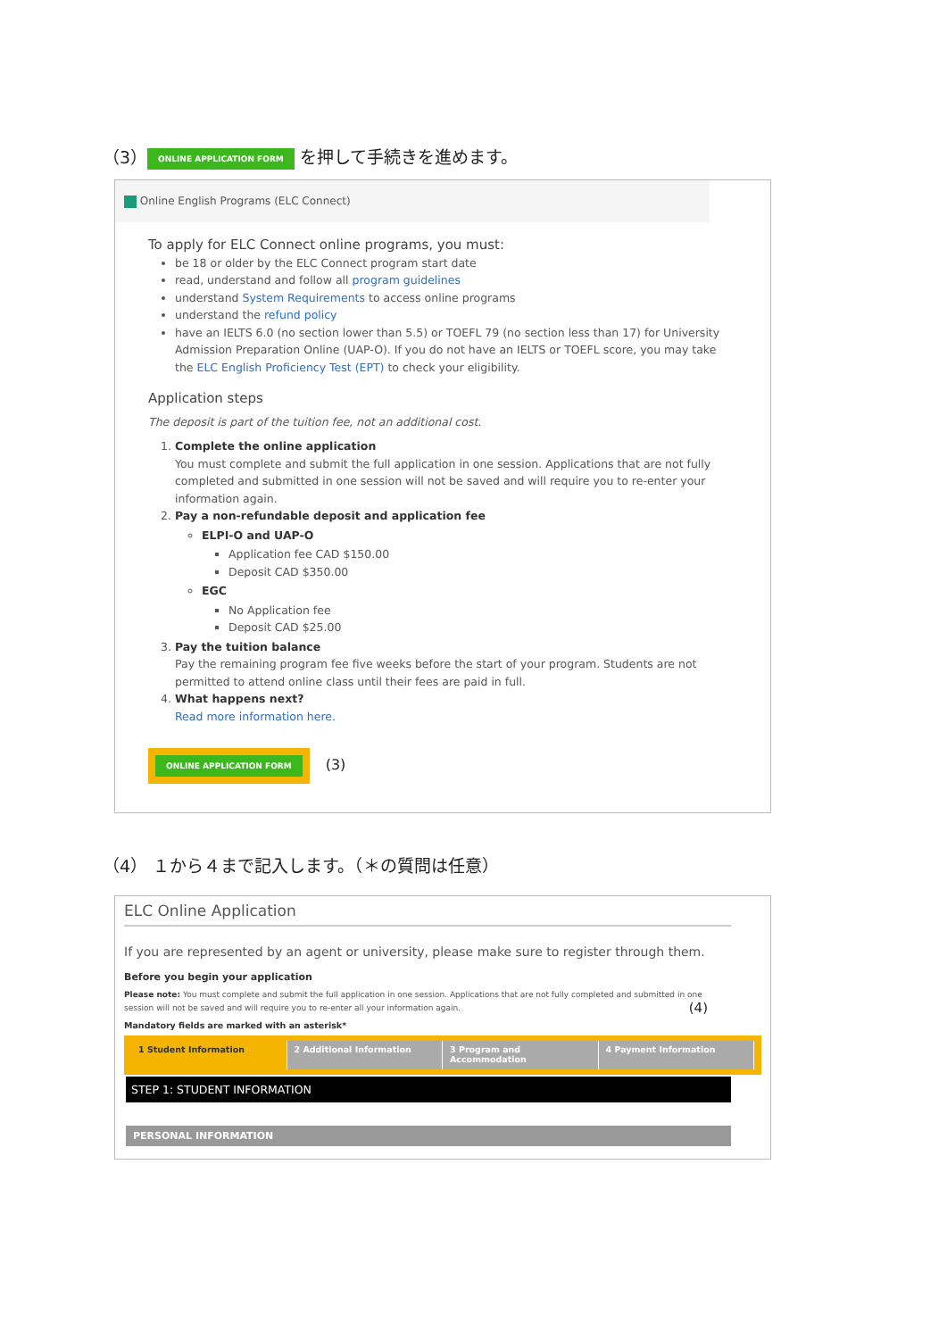（3） ONLINE APPLICATION FORM を押して手続きを進めます。
Online English Programs (ELC Connect)
To apply for ELC Connect online programs, you must:
be 18 or older by the ELC Connect program start date
read, understand and follow all program guidelines
understand System Requirements to access online programs
understand the refund policy
have an IELTS 6.0 (no section lower than 5.5) or TOEFL 79 (no section less than 17) for University Admission Preparation Online (UAP-O). If you do not have an IELTS or TOEFL score, you may take the ELC English Proficiency Test (EPT) to check your eligibility.
Application steps
The deposit is part of the tuition fee, not an additional cost.
1. Complete the online application
You must complete and submit the full application in one session. Applications that are not fully completed and submitted in one session will not be saved and will require you to re-enter your information again.
2. Pay a non-refundable deposit and application fee
ELPI-O and UAP-O
Application fee CAD $150.00
Deposit CAD $350.00
EGC
No Application fee
Deposit CAD $25.00
3. Pay the tuition balance
Pay the remaining program fee five weeks before the start of your program. Students are not permitted to attend online class until their fees are paid in full.
4. What happens next?
Read more information here.
ONLINE APPLICATION FORM (3)
（4） １から４まで記入します。（＊の質問は任意）
ELC Online Application
If you are represented by an agent or university, please make sure to register through them.
Before you begin your application
Please note: You must complete and submit the full application in one session. Applications that are not fully completed and submitted in one session will not be saved and will require you to re-enter all your information again. (4)
Mandatory fields are marked with an asterisk*
1 Student Information 2 Additional Information 3 Program and Accommodation 4 Payment Information
STEP 1: STUDENT INFORMATION
PERSONAL INFORMATION